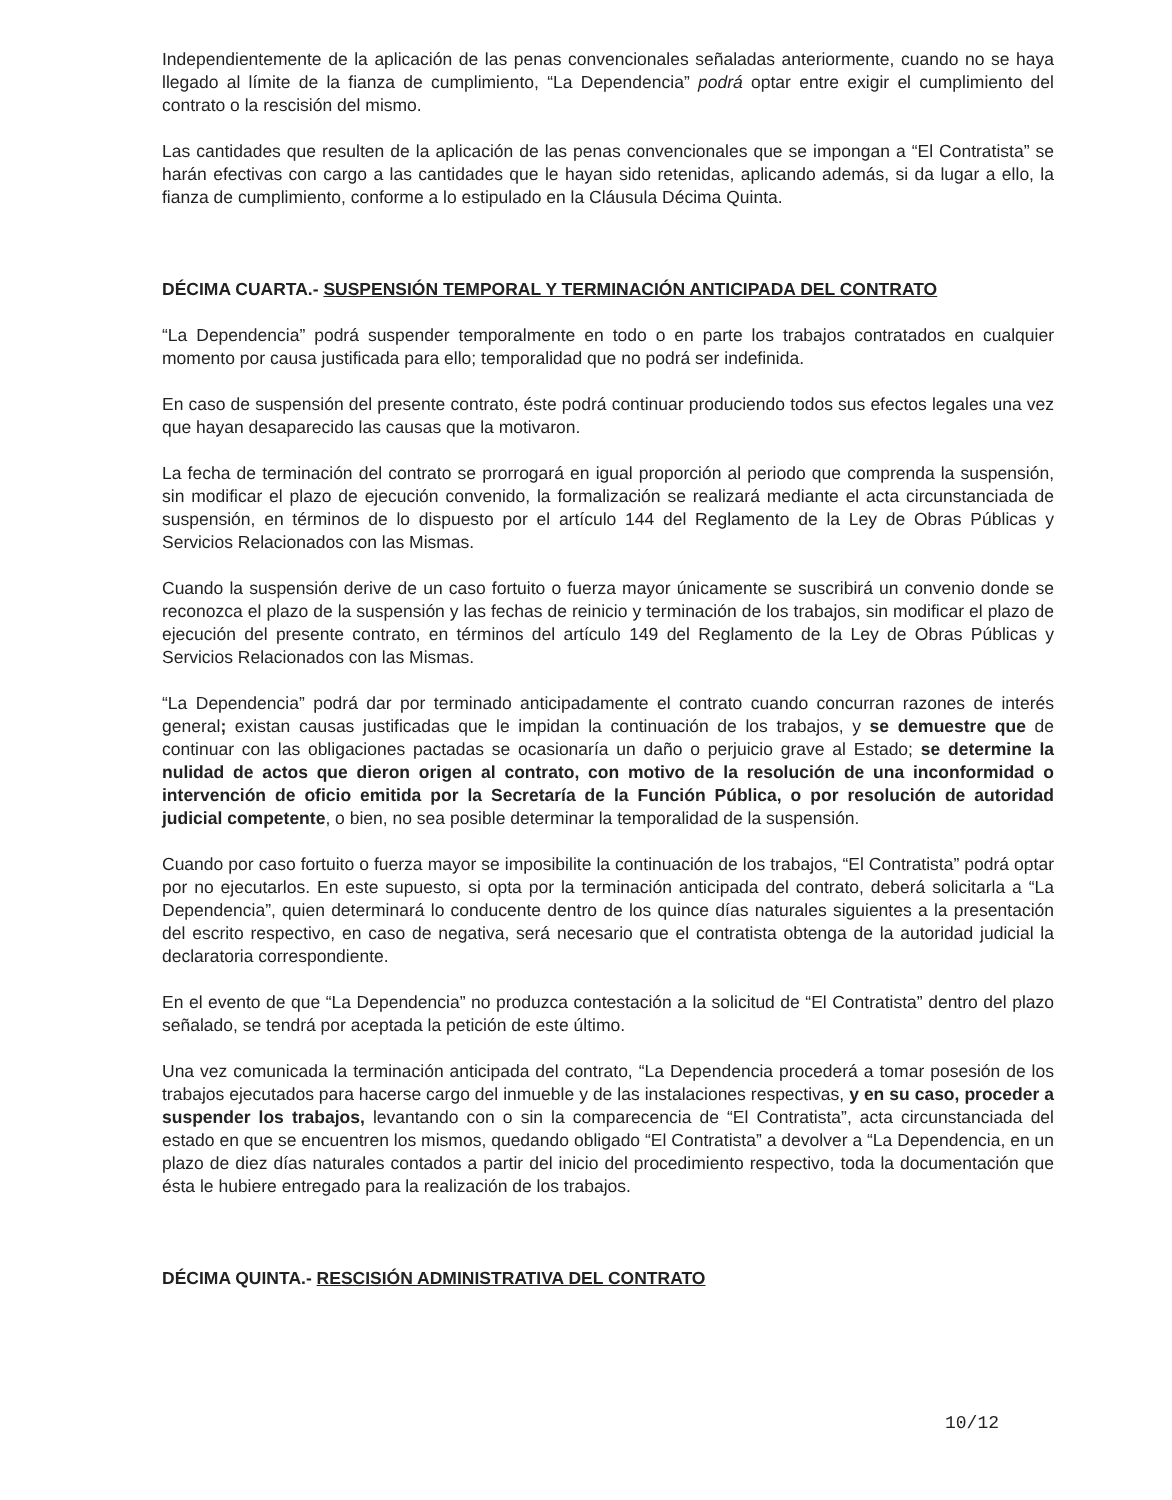Independientemente de la aplicación de las penas convencionales señaladas anteriormente, cuando no se haya llegado al límite de la fianza de cumplimiento, “La Dependencia” podrá optar entre exigir el cumplimiento del contrato o la rescisión del mismo.
Las cantidades que resulten de la aplicación de las penas convencionales que se impongan a “El Contratista” se harán efectivas con cargo a las cantidades que le hayan sido retenidas, aplicando además, si da lugar a ello, la fianza de cumplimiento, conforme a lo estipulado en la Cláusula Décima Quinta.
DÉCIMA CUARTA.- SUSPENSIÓN TEMPORAL Y TERMINACIÓN ANTICIPADA DEL CONTRATO
“La Dependencia” podrá suspender temporalmente en todo o en parte los trabajos contratados en cualquier momento por causa justificada para ello; temporalidad que no podrá ser indefinida.
En caso de suspensión del presente contrato, éste podrá continuar produciendo todos sus efectos legales una vez que hayan desaparecido las causas que la motivaron.
La fecha de terminación del contrato se prorrogará en igual proporción al periodo que comprenda la suspensión, sin modificar el plazo de ejecución convenido, la formalización se realizará mediante el acta circunstanciada de suspensión, en términos de lo dispuesto por el artículo 144 del Reglamento de la Ley de Obras Públicas y Servicios Relacionados con las Mismas.
Cuando la suspensión derive de un caso fortuito o fuerza mayor únicamente se suscribirá un convenio donde se reconozca el plazo de la suspensión y las fechas de reinicio y terminación de los trabajos, sin modificar el plazo de ejecución del presente contrato, en términos del artículo 149 del Reglamento de la Ley de Obras Públicas y Servicios Relacionados con las Mismas.
“La Dependencia” podrá dar por terminado anticipadamente el contrato cuando concurran razones de interés general; existan causas justificadas que le impidan la continuación de los trabajos, y se demuestre que de continuar con las obligaciones pactadas se ocasionaría un daño o perjuicio grave al Estado; se determine la nulidad de actos que dieron origen al contrato, con motivo de la resolución de una inconformidad o intervención de oficio emitida por la Secretaría de la Función Pública, o por resolución de autoridad judicial competente, o bien, no sea posible determinar la temporalidad de la suspensión.
Cuando por caso fortuito o fuerza mayor se imposibilite la continuación de los trabajos, “El Contratista” podrá optar por no ejecutarlos. En este supuesto, si opta por la terminación anticipada del contrato, deberá solicitarla a “La Dependencia”, quien determinará lo conducente dentro de los quince días naturales siguientes a la presentación del escrito respectivo, en caso de negativa, será necesario que el contratista obtenga de la autoridad judicial la declaratoria correspondiente.
En el evento de que “La Dependencia” no produzca contestación a la solicitud de “El Contratista” dentro del plazo señalado, se tendrá por aceptada la petición de este último.
Una vez comunicada la terminación anticipada del contrato, “La Dependencia procederá a tomar posesión de los trabajos ejecutados para hacerse cargo del inmueble y de las instalaciones respectivas, y en su caso, proceder a suspender los trabajos, levantando con o sin la comparecencia de “El Contratista”, acta circunstanciada del estado en que se encuentren los mismos, quedando obligado “El Contratista” a devolver a “La Dependencia, en un plazo de diez días naturales contados a partir del inicio del procedimiento respectivo, toda la documentación que ésta le hubiere entregado para la realización de los trabajos.
DÉCIMA QUINTA.- RESCISIÓN ADMINISTRATIVA DEL CONTRATO
10/12